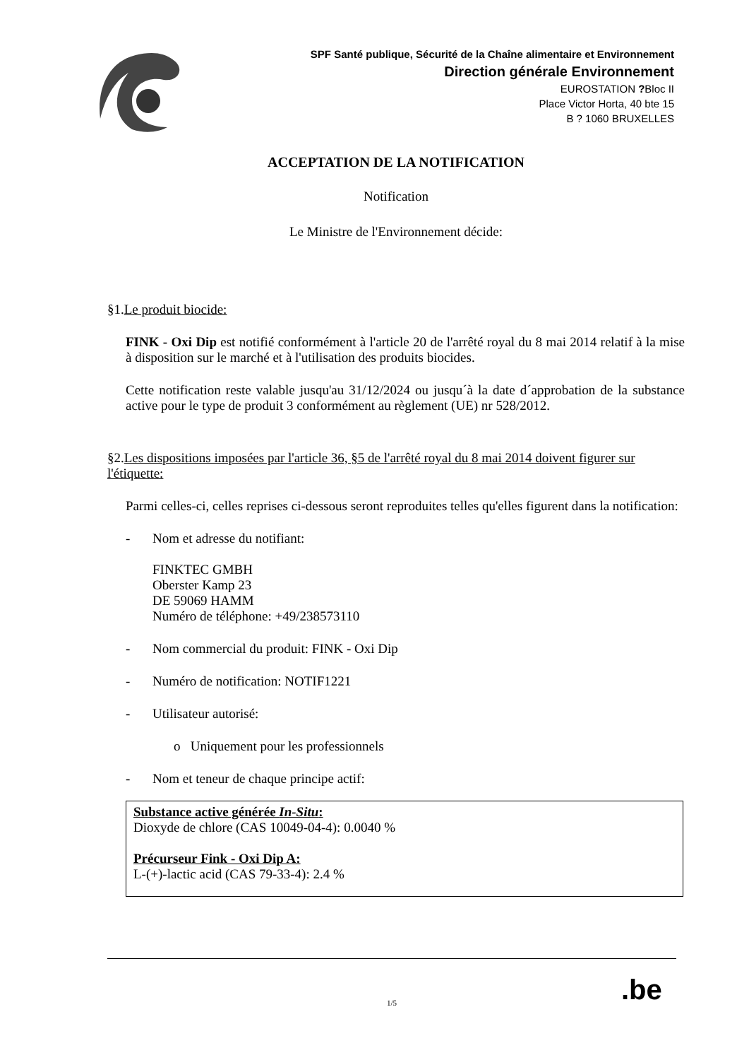SPF Santé publique, Sécurité de la Chaîne alimentaire et Environnement
Direction générale Environnement
EUROSTATION ?Bloc II
Place Victor Horta, 40 bte 15
B ? 1060 BRUXELLES
ACCEPTATION DE LA NOTIFICATION
Notification
Le Ministre de l'Environnement décide:
§1.Le produit biocide:
FINK - Oxi Dip est notifié conformément à l'article 20 de l'arrêté royal du 8 mai 2014 relatif à la mise à disposition sur le marché et à l'utilisation des produits biocides.
Cette notification reste valable jusqu'au 31/12/2024 ou jusqu´à la date d´approbation de la substance active pour le type de produit 3 conformément au règlement (UE) nr 528/2012.
§2.Les dispositions imposées par l'article 36, §5 de l'arrêté royal du 8 mai 2014 doivent figurer sur l'étiquette:
Parmi celles-ci, celles reprises ci-dessous seront reproduites telles qu'elles figurent dans la notification:
- Nom et adresse du notifiant:
FINKTEC GMBH
Oberster Kamp 23
DE 59069 HAMM
Numéro de téléphone: +49/238573110
- Nom commercial du produit: FINK - Oxi Dip
- Numéro de notification: NOTIF1221
- Utilisateur autorisé:
o Uniquement pour les professionnels
- Nom et teneur de chaque principe actif:
Substance active générée In-Situ:
Dioxyde de chlore (CAS 10049-04-4): 0.0040 %
Précurseur Fink - Oxi Dip A:
L-(+)-lactic acid (CAS 79-33-4): 2.4 %
1/5
.be